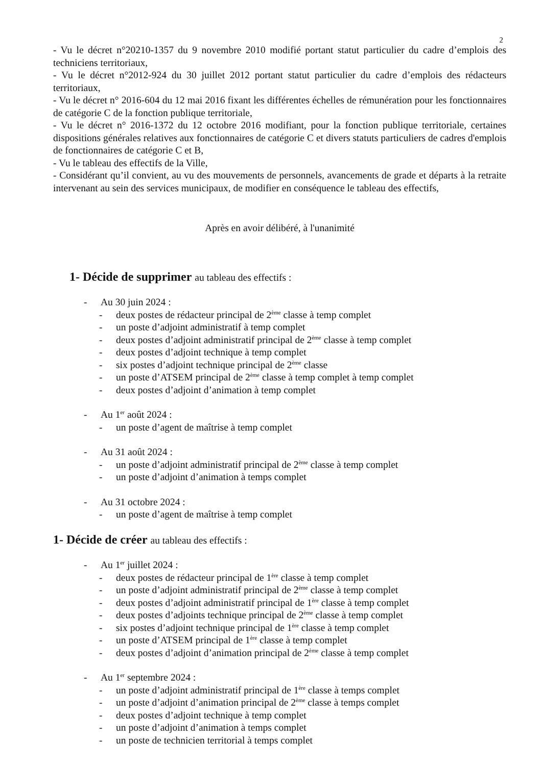2
- Vu le décret n°20210-1357 du 9 novembre 2010 modifié portant statut particulier du cadre d’emplois des techniciens territoriaux,
- Vu le décret n°2012-924 du 30 juillet 2012 portant statut particulier du cadre d’emplois des rédacteurs territoriaux,
- Vu le décret n° 2016-604 du 12 mai 2016 fixant les différentes échelles de rémunération pour les fonctionnaires de catégorie C de la fonction publique territoriale,
- Vu le décret n° 2016-1372 du 12 octobre 2016 modifiant, pour la fonction publique territoriale, certaines dispositions générales relatives aux fonctionnaires de catégorie C et divers statuts particuliers de cadres d'emplois de fonctionnaires de catégorie C et B,
- Vu le tableau des effectifs de la Ville,
- Considérant qu’il convient, au vu des mouvements de personnels, avancements de grade et départs à la retraite intervenant au sein des services municipaux, de modifier en conséquence le tableau des effectifs,
Après en avoir délibéré, à l'unanimité
1- Décide de supprimer au tableau des effectifs :
- Au 30 juin 2024 :
- deux postes de rédacteur principal de 2<sup>ème</sup> classe à temp complet
- un poste d’adjoint administratif à temp complet
- deux postes d’adjoint administratif principal de 2<sup>ème</sup> classe à temp complet
- deux postes d’adjoint technique à temp complet
- six postes d’adjoint technique principal de 2<sup>ème</sup> classe
- un poste d’ATSEM principal de 2<sup>ème</sup> classe à temp complet à temp complet
- deux postes d’adjoint d’animation à temp complet
- Au 1<sup>er</sup> août 2024 :
- un poste d’agent de maîtrise à temp complet
- Au 31 août 2024 :
- un poste d’adjoint administratif principal de 2<sup>ème</sup> classe à temp complet
- un poste d’adjoint d’animation à temps complet
- Au 31 octobre 2024 :
- un poste d’agent de maîtrise à temp complet
1- Décide de créer au tableau des effectifs :
- Au 1<sup>er</sup> juillet 2024 :
- deux postes de rédacteur principal de 1<sup>ère</sup> classe à temp complet
- un poste d’adjoint administratif principal de 2<sup>ème</sup> classe à temp complet
- deux postes d’adjoint administratif principal de 1<sup>ère</sup> classe à temp complet
- deux postes d’adjoints technique principal de 2<sup>ème</sup> classe à temp complet
- six postes d’adjoint technique principal de 1<sup>ère</sup> classe à temp complet
- un poste d’ATSEM principal de 1<sup>ère</sup> classe à temp complet
- deux postes d’adjoint d’animation principal de 2<sup>ème</sup> classe à temp complet
- Au 1<sup>er</sup> septembre 2024 :
- un poste d’adjoint administratif principal de 1<sup>ère</sup> classe à temps complet
- un poste d’adjoint d’animation principal de 2<sup>ème</sup> classe à temps complet
- deux postes d’adjoint technique à temp complet
- un poste d’adjoint d’animation à temps complet
- un poste de technicien territorial à temps complet